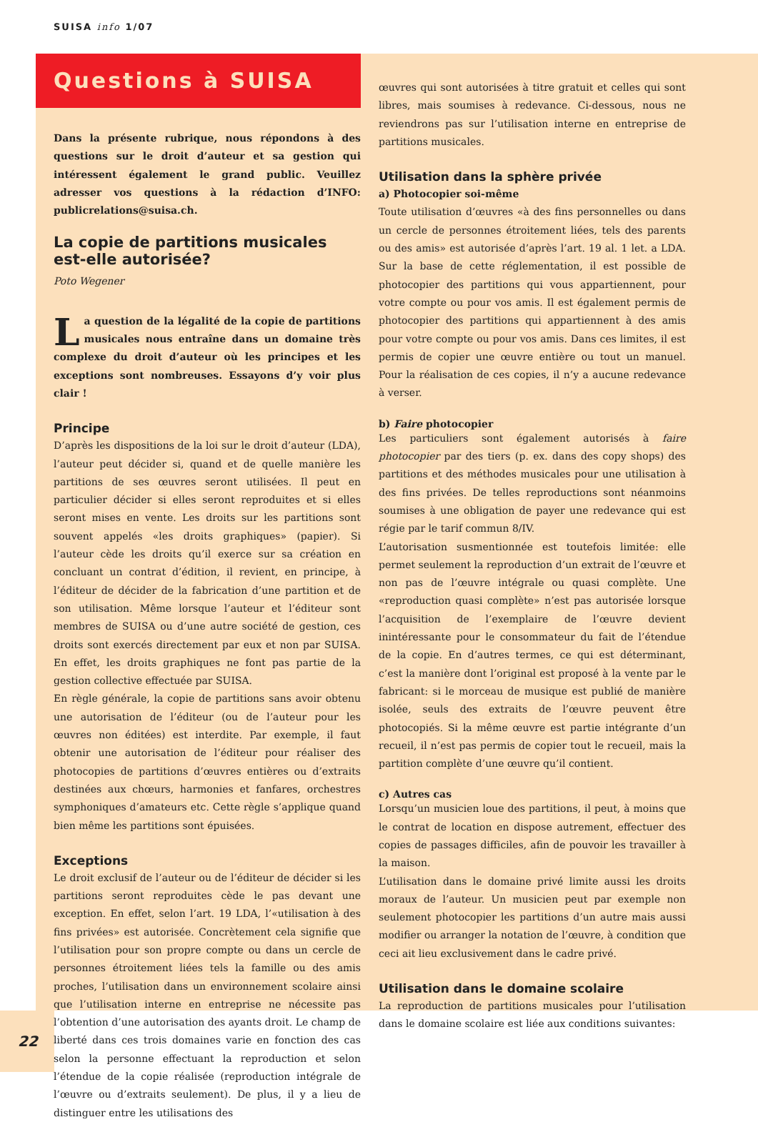SUISA info 1/07
Questions à SUISA
Dans la présente rubrique, nous répondons à des questions sur le droit d’auteur et sa gestion qui intéressent également le grand public. Veuillez adresser vos questions à la rédaction d’INFO: publicrelations@suisa.ch.
La copie de partitions musicales est-elle autorisée?
Poto Wegener
La question de la légalité de la copie de partitions musicales nous entraîne dans un domaine très complexe du droit d’auteur où les principes et les exceptions sont nombreuses. Essayons d’y voir plus clair !
Principe
D’après les dispositions de la loi sur le droit d’auteur (LDA), l’auteur peut décider si, quand et de quelle manière les partitions de ses œuvres seront utilisées. Il peut en particulier décider si elles seront reproduites et si elles seront mises en vente. Les droits sur les partitions sont souvent appelés «les droits graphiques» (papier). Si l’auteur cède les droits qu’il exerce sur sa création en concluant un contrat d’édition, il revient, en principe, à l’éditeur de décider de la fabrication d’une partition et de son utilisation. Même lorsque l’auteur et l’éditeur sont membres de SUISA ou d’une autre société de gestion, ces droits sont exercés directement par eux et non par SUISA. En effet, les droits graphiques ne font pas partie de la gestion collective effectuée par SUISA.
En règle générale, la copie de partitions sans avoir obtenu une autorisation de l’éditeur (ou de l’auteur pour les œuvres non éditées) est interdite. Par exemple, il faut obtenir une autorisation de l’éditeur pour réaliser des photocopies de partitions d’œuvres entières ou d’extraits destinées aux chœurs, harmonies et fanfares, orchestres symphoniques d’amateurs etc. Cette règle s’applique quand bien même les partitions sont épuisées.
Exceptions
Le droit exclusif de l’auteur ou de l’éditeur de décider si les partitions seront reproduites cède le pas devant une exception. En effet, selon l’art. 19 LDA, l’«utilisation à des fins privées» est autorisée. Concrètement cela signifie que l’utilisation pour son propre compte ou dans un cercle de personnes étroitement liées tels la famille ou des amis proches, l’utilisation dans un environnement scolaire ainsi que l’utilisation interne en entreprise ne nécessite pas l’obtention d’une autorisation des ayants droit. Le champ de liberté dans ces trois domaines varie en fonction des cas selon la personne effectuant la reproduction et selon l’étendue de la copie réalisée (reproduction intégrale de l’œuvre ou d’extraits seulement). De plus, il y a lieu de distinguer entre les utilisations des
œuvres qui sont autorisées à titre gratuit et celles qui sont libres, mais soumises à redevance. Ci-dessous, nous ne reviendrons pas sur l’utilisation interne en entreprise de partitions musicales.
Utilisation dans la sphère privée
a) Photocopier soi-même
Toute utilisation d’œuvres «à des fins personnelles ou dans un cercle de personnes étroitement liées, tels des parents ou des amis» est autorisée d’après l’art. 19 al. 1 let. a LDA. Sur la base de cette réglementation, il est possible de photocopier des partitions qui vous appartiennent, pour votre compte ou pour vos amis. Il est également permis de photocopier des partitions qui appartiennent à des amis pour votre compte ou pour vos amis. Dans ces limites, il est permis de copier une œuvre entière ou tout un manuel. Pour la réalisation de ces copies, il n’y a aucune redevance à verser.
b) Faire photocopier
Les particuliers sont également autorisés à faire photocopier par des tiers (p. ex. dans des copy shops) des partitions et des méthodes musicales pour une utilisation à des fins privées. De telles reproductions sont néanmoins soumises à une obligation de payer une redevance qui est régie par le tarif commun 8/IV.
L’autorisation susmentionnée est toutefois limitée: elle permet seulement la reproduction d’un extrait de l’œuvre et non pas de l’œuvre intégrale ou quasi complète. Une «reproduction quasi complète» n’est pas autorisée lorsque l’acquisition de l’exemplaire de l’œuvre devient inintéressante pour le consommateur du fait de l’étendue de la copie. En d’autres termes, ce qui est déterminant, c’est la manière dont l’original est proposé à la vente par le fabricant: si le morceau de musique est publié de manière isolée, seuls des extraits de l’œuvre peuvent être photocopiés. Si la même œuvre est partie intégrante d’un recueil, il n’est pas permis de copier tout le recueil, mais la partition complète d’une œuvre qu’il contient.
c) Autres cas
Lorsqu’un musicien loue des partitions, il peut, à moins que le contrat de location en dispose autrement, effectuer des copies de passages difficiles, afin de pouvoir les travailler à la maison.
L’utilisation dans le domaine privé limite aussi les droits moraux de l’auteur. Un musicien peut par exemple non seulement photocopier les partitions d’un autre mais aussi modifier ou arranger la notation de l’œuvre, à condition que ceci ait lieu exclusivement dans le cadre privé.
Utilisation dans le domaine scolaire
La reproduction de partitions musicales pour l’utilisation dans le domaine scolaire est liée aux conditions suivantes:
22